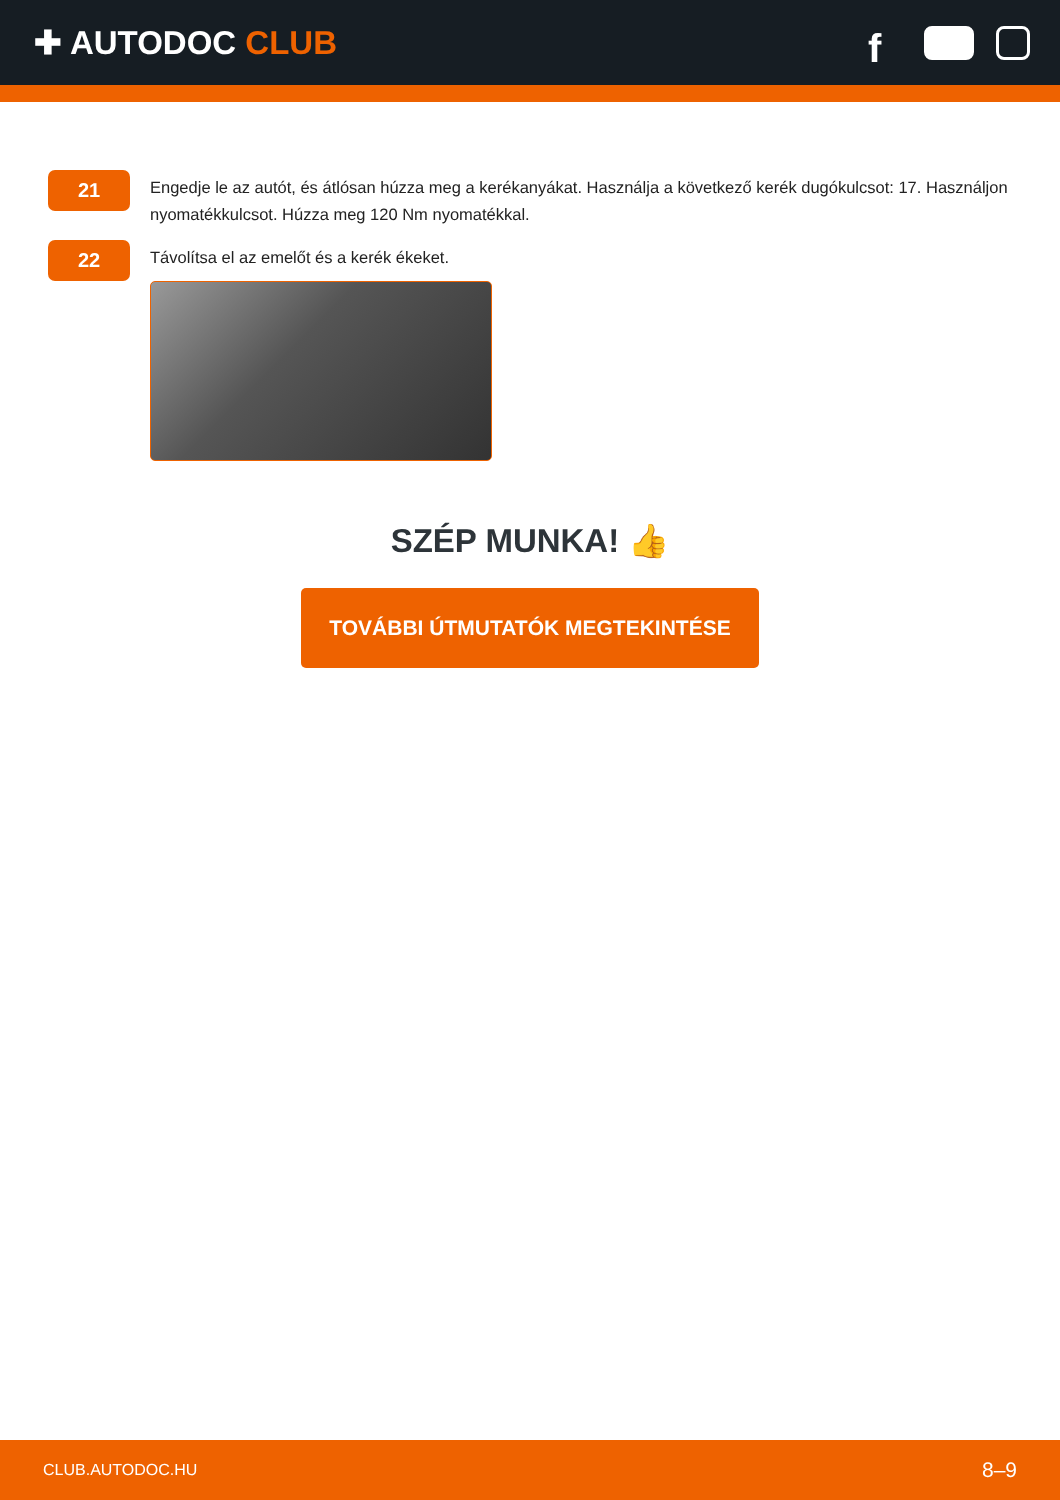✚ AUTODOC CLUB
f
21
Engedje le az autót, és átlósan húzza meg a kerékanyákat. Használja a következő kerék dugókulcsot: 17. Használjon nyomatékkulcsot. Húzza meg 120 Nm nyomatékkal.
22
Távolítsa el az emelőt és a kerék ékeket.
SZÉP MUNKA! 👍
TOVÁBBI ÚTMUTATÓK MEGTEKINTÉSE
CLUB.AUTODOC.HU 8–9